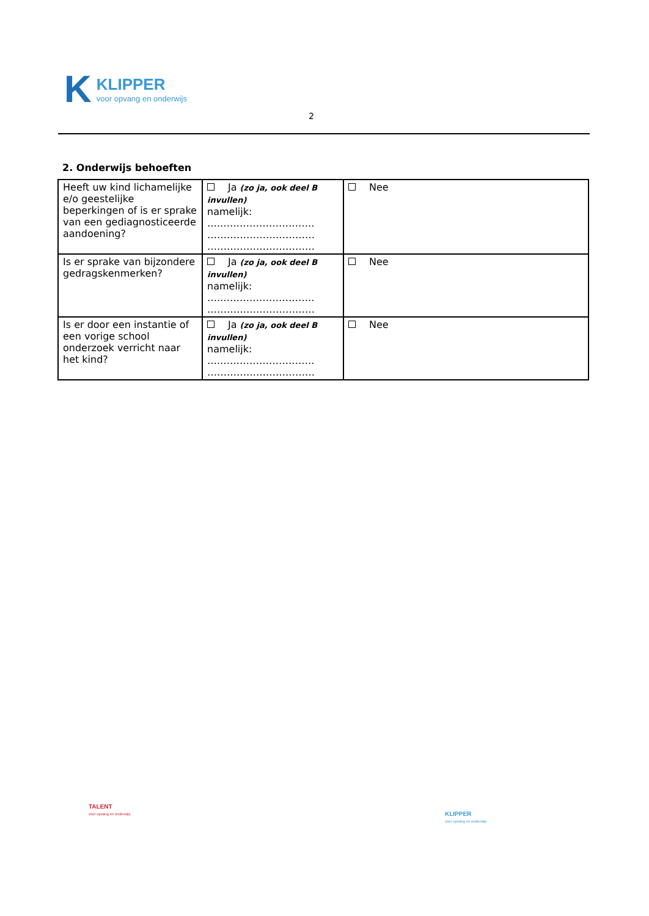K
KLIPPER
voor opvang en onderwijs
2
2. Onderwijs behoeften
| Heeft uw kind lichamelijke e/o geestelijke beperkingen of is er sprake van een gediagnosticeerde aandoening? | Ja (zo ja, ook deel B invullen) namelijk: ….……………………….. …………………………… …………………………… | Nee |
| Is er sprake van bijzondere gedragskenmerken? | Ja (zo ja, ook deel B invullen) namelijk: ….……………………….. …………………………… | Nee |
| Is er door een instantie of een vorige school onderzoek verricht naar het kind? | Ja (zo ja, ook deel B invullen) namelijk: ….……………………….. …………………………… | Nee |
TALENT
voor opvang en onderwijs
KLIPPER
voor opvang en onderwijs